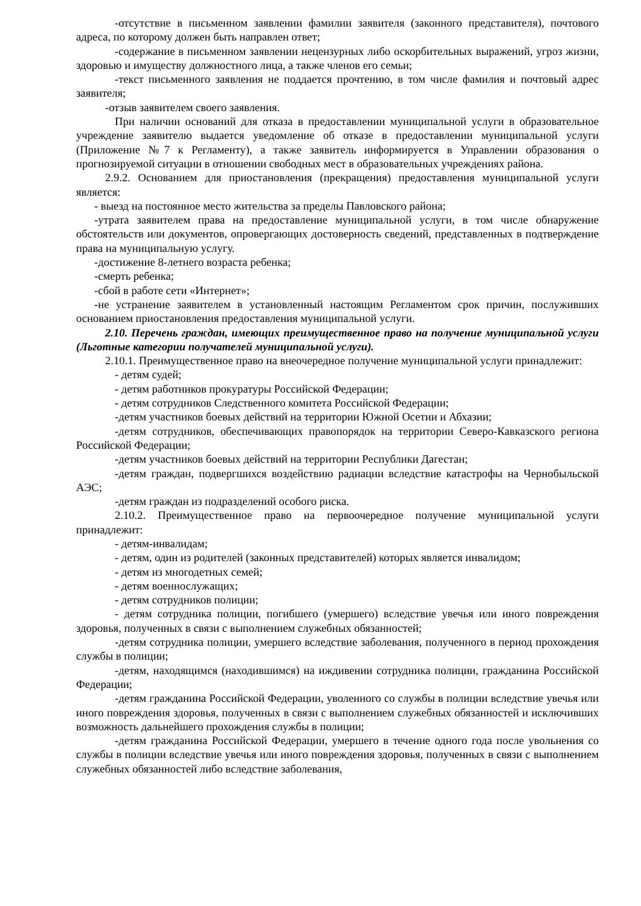-отсутствие в письменном заявлении фамилии заявителя (законного представителя), почтового адреса, по которому должен быть направлен ответ;
-содержание в письменном заявлении нецензурных либо оскорбительных выражений, угроз жизни, здоровью и имуществу должностного лица, а также членов его семьи;
-текст письменного заявления не поддается прочтению, в том числе фамилия и почтовый адрес заявителя;
-отзыв заявителем своего заявления.
При наличии оснований для отказа в предоставлении муниципальной услуги в образовательное учреждение заявителю выдается уведомление об отказе в предоставлении муниципальной услуги (Приложение №7 к Регламенту), а также заявитель информируется в Управлении образования о прогнозируемой ситуации в отношении свободных мест в образовательных учреждениях района.
2.9.2. Основанием для приостановления (прекращения) предоставления муниципальной услуги является:
- выезд на постоянное место жительства за пределы Павловского района;
-утрата заявителем права на предоставление муниципальной услуги, в том числе обнаружение обстоятельств или документов, опровергающих достоверность сведений, представленных в подтверждение права на муниципальную услугу.
-достижение 8-летнего возраста ребенка;
-смерть ребенка;
-сбой в работе сети «Интернет»;
-не устранение заявителем в установленный настоящим Регламентом срок причин, послуживших основанием приостановления предоставления муниципальной услуги.
2.10. Перечень граждан, имеющих преимущественное право на получение муниципальной услуги (Льготные категории получателей муниципальной услуги).
2.10.1. Преимущественное право на внеочередное получение муниципальной услуги принадлежит:
- детям судей;
- детям работников прокуратуры Российской Федерации;
- детям сотрудников Следственного комитета Российской Федерации;
-детям участников боевых действий на территории Южной Осетии и Абхазии;
-детям сотрудников, обеспечивающих правопорядок на территории Северо-Кавказского региона Российской Федерации;
-детям участников боевых действий на территории Республики Дагестан;
-детям граждан, подвергшихся воздействию радиации вследствие катастрофы на Чернобыльской АЭС;
-детям граждан из подразделений особого риска.
2.10.2. Преимущественное право на первоочередное получение муниципальной услуги принадлежит:
- детям-инвалидам;
- детям, один из родителей (законных представителей) которых является инвалидом;
- детям из многодетных семей;
- детям военнослужащих;
- детям сотрудников полиции;
- детям сотрудника полиции, погибшего (умершего) вследствие увечья или иного повреждения здоровья, полученных в связи с выполнением служебных обязанностей;
-детям сотрудника полиции, умершего вследствие заболевания, полученного в период прохождения службы в полиции;
-детям, находящимся (находившимся) на иждивении сотрудника полиции, гражданина Российской Федерации;
-детям гражданина Российской Федерации, уволенного со службы в полиции вследствие увечья или иного повреждения здоровья, полученных в связи с выполнением служебных обязанностей и исключивших возможность дальнейшего прохождения службы в полиции;
-детям гражданина Российской Федерации, умершего в течение одного года после увольнения со службы в полиции вследствие увечья или иного повреждения здоровья, полученных в связи с выполнением служебных обязанностей либо вследствие заболевания,